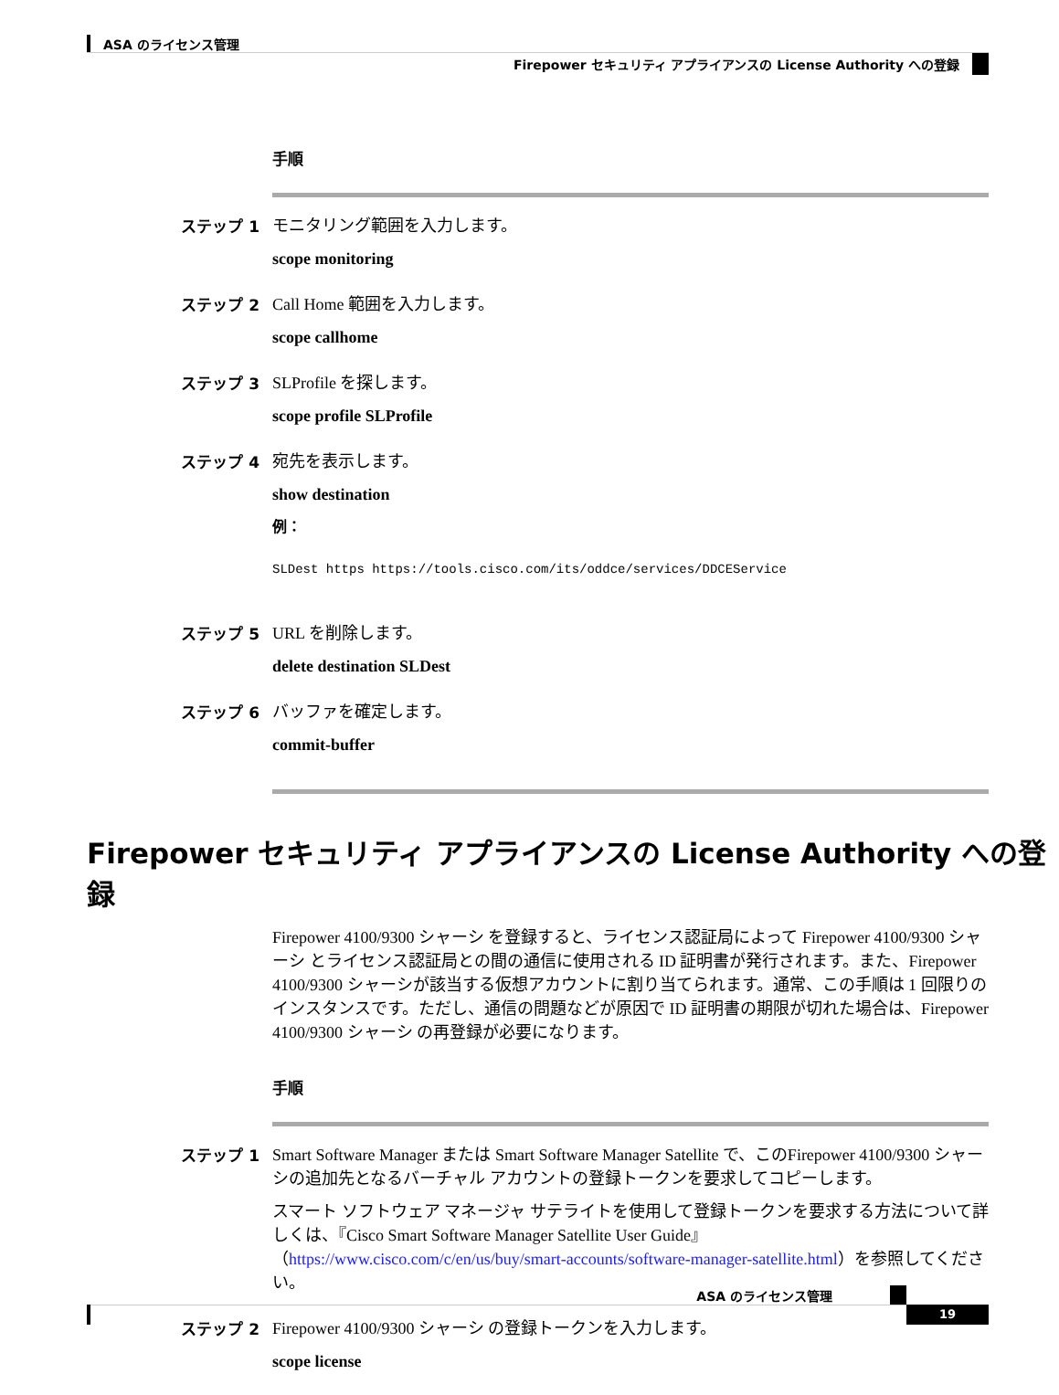ASA のライセンス管理
Firepower セキュリティ アプライアンスの License Authority への登録
手順
ステップ 1
モニタリング範囲を入力します。
scope monitoring
ステップ 2
Call Home 範囲を入力します。
scope callhome
ステップ 3
SLProfile を探します。
scope profile SLProfile
ステップ 4
宛先を表示します。
show destination
例：
SLDest https https://tools.cisco.com/its/oddce/services/DDCEService
ステップ 5
URL を削除します。
delete destination SLDest
ステップ 6
バッファを確定します。
commit-buffer
Firepower セキュリティ アプライアンスの License Authority への登録
Firepower 4100/9300 シャーシ を登録すると、ライセンス認証局によって Firepower 4100/9300 シャーシ とライセンス認証局との間の通信に使用される ID 証明書が発行されます。また、Firepower 4100/9300 シャーシが該当する仮想アカウントに割り当てられます。通常、この手順は 1 回限りのインスタンスです。ただし、通信の問題などが原因で ID 証明書の期限が切れた場合は、Firepower 4100/9300 シャーシ の再登録が必要になります。
手順
ステップ 1
Smart Software Manager または Smart Software Manager Satellite で、このFirepower 4100/9300 シャーシの追加先となるバーチャル アカウントの登録トークンを要求してコピーします。
スマート ソフトウェア マネージャ サテライトを使用して登録トークンを要求する方法について詳しくは、『Cisco Smart Software Manager Satellite User Guide』（https://www.cisco.com/c/en/us/buy/smart-accounts/software-manager-satellite.html）を参照してください。
ステップ 2
Firepower 4100/9300 シャーシ の登録トークンを入力します。
scope license
ASA のライセンス管理
19